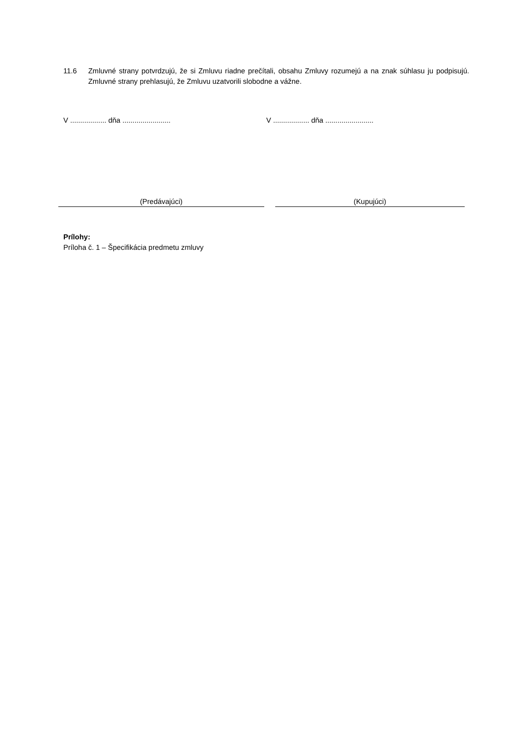11.6 Zmluvné strany potvrdzujú, že si Zmluvu riadne prečítali, obsahu Zmluvy rozumejú a na znak súhlasu ju podpisujú. Zmluvné strany prehlasujú, že Zmluvu uzatvorili slobodne a vážne.
V .................. dňa ........................ V .................. dňa ........................
(Predávajúci) (Kupujúci)
Prílohy:
Príloha č. 1 – Špecifikácia predmetu zmluvy